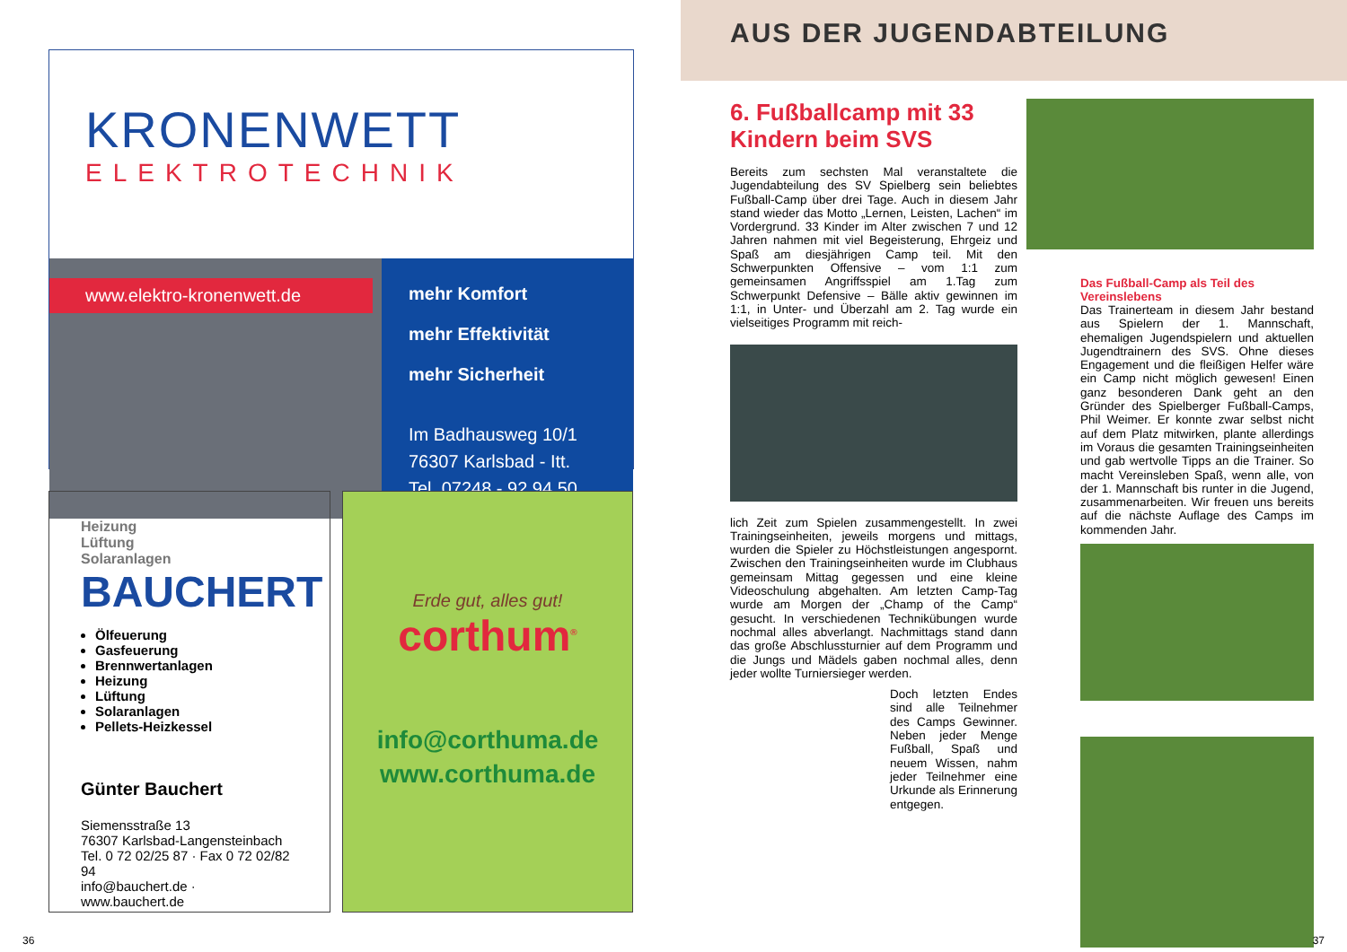KRONENWETT
ELEKTROTECHNIK
www.elektro-kronenwett.de
mehr Komfort
mehr Effektivität
mehr Sicherheit
Im Badhausweg 10/1
76307 Karlsbad - Itt.
Tel. 07248 - 92 94 50
Heizung
Lüftung
Solaranlagen
BAUCHERT
Ölfeuerung
Gasfeuerung
Brennwertanlagen
Heizung
Lüftung
Solaranlagen
Pellets-Heizkessel
Günter Bauchert
Siemensstraße 13
76307 Karlsbad-Langensteinbach
Tel. 0 72 02/25 87 · Fax 0 72 02/82 94
info@bauchert.de · www.bauchert.de
Erde gut, alles gut!
corthum<sup>®</sup>
info@corthuma.de
www.corthuma.de
36
AUS DER JUGENDABTEILUNG
6. Fußballcamp mit 33 Kindern beim SVS
Bereits zum sechsten Mal veranstaltete die Jugendabteilung des SV Spielberg sein beliebtes Fußball-Camp über drei Tage. Auch in diesem Jahr stand wieder das Motto „Lernen, Leisten, Lachen“ im Vordergrund. 33 Kinder im Alter zwischen 7 und 12 Jahren nahmen mit viel Begeisterung, Ehrgeiz und Spaß am diesjährigen Camp teil. Mit den Schwerpunkten Offensive – vom 1:1 zum gemeinsamen Angriffsspiel am 1.Tag zum Schwerpunkt Defensive – Bälle aktiv gewinnen im 1:1, in Unter- und Überzahl am 2. Tag wurde ein vielseitiges Programm mit reich-
lich Zeit zum Spielen zusammengestellt. In zwei Trainingseinheiten, jeweils morgens und mittags, wurden die Spieler zu Höchstleistungen angespornt. Zwischen den Trainingseinheiten wurde im Clubhaus gemeinsam Mittag gegessen und eine kleine Videoschulung abgehalten. Am letzten Camp-Tag wurde am Morgen der „Champ of the Camp“ gesucht. In verschiedenen Technikübungen wurde nochmal alles abverlangt. Nachmittags stand dann das große Abschlussturnier auf dem Programm und die Jungs und Mädels gaben nochmal alles, denn jeder wollte Turniersieger werden.
Doch letzten Endes sind alle Teilnehmer des Camps Gewinner. Neben jeder Menge Fußball, Spaß und neuem Wissen, nahm jeder Teilnehmer eine Urkunde als Erinnerung entgegen.
Das Fußball-Camp als Teil des Vereinslebens
Das Trainerteam in diesem Jahr bestand aus Spielern der 1. Mannschaft, ehemaligen Jugendspielern und aktuellen Jugendtrainern des SVS. Ohne dieses Engagement und die fleißigen Helfer wäre ein Camp nicht möglich gewesen! Einen ganz besonderen Dank geht an den Gründer des Spielberger Fußball-Camps, Phil Weimer. Er konnte zwar selbst nicht auf dem Platz mitwirken, plante allerdings im Voraus die gesamten Trainingseinheiten und gab wertvolle Tipps an die Trainer. So macht Vereinsleben Spaß, wenn alle, von der 1. Mannschaft bis runter in die Jugend, zusammenarbeiten. Wir freuen uns bereits auf die nächste Auflage des Camps im kommenden Jahr.
37